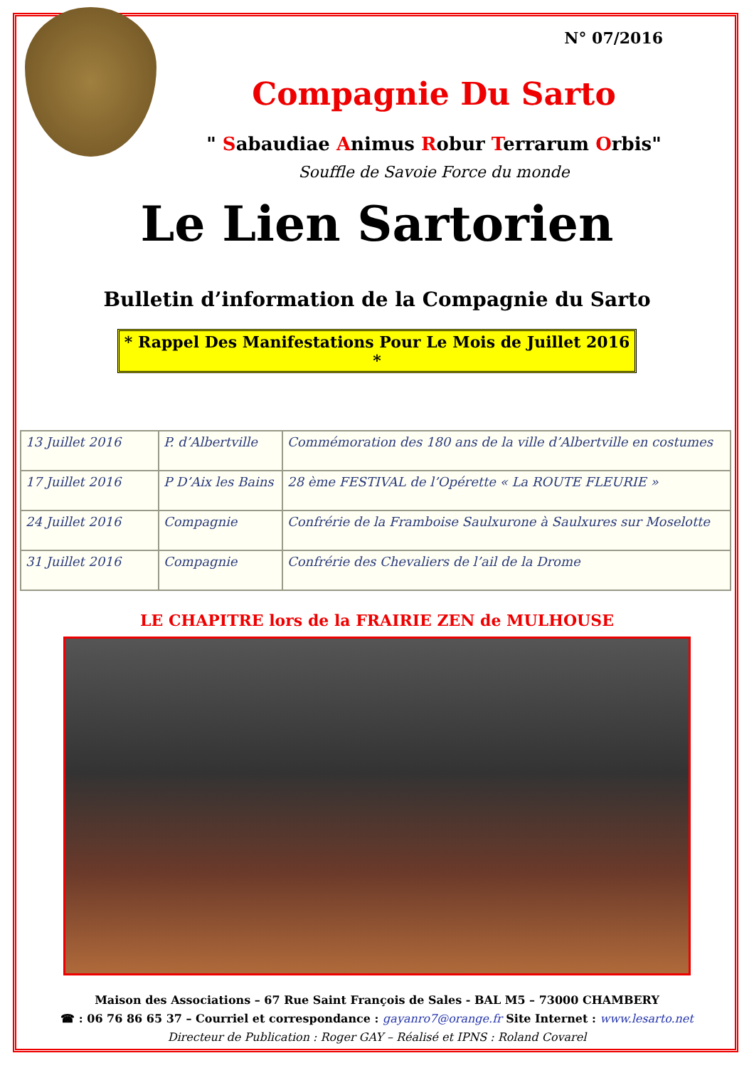N° 07/2016
Compagnie Du Sarto
" Sabaudiae Animus Robur Terrarum Orbis"
Souffle de Savoie Force du monde
Le Lien Sartorien
Bulletin d’information de la Compagnie du Sarto
* Rappel Des Manifestations Pour Le Mois de Juillet 2016 *
| 13 Juillet 2016 | P. d’Albertville | Commémoration des 180 ans de la ville d’Albertville en costumes |
| 17 Juillet 2016 | P D’Aix les Bains | 28 ème FESTIVAL de l’Opérette « La ROUTE FLEURIE » |
| 24 Juillet 2016 | Compagnie | Confrérie de la Framboise Saulxurone à Saulxures sur Moselotte |
| 31 Juillet 2016 | Compagnie | Confrérie des Chevaliers de l’ail de la Drome |
LE CHAPITRE lors de la FRAIRIE ZEN de MULHOUSE
Maison des Associations – 67 Rue Saint François de Sales - BAL M5 – 73000 CHAMBERY
☎ : 06 76 86 65 37 – Courriel et correspondance : gayanro7@orange.fr Site Internet : www.lesarto.net
Directeur de Publication : Roger GAY – Réalisé et IPNS : Roland Covarel